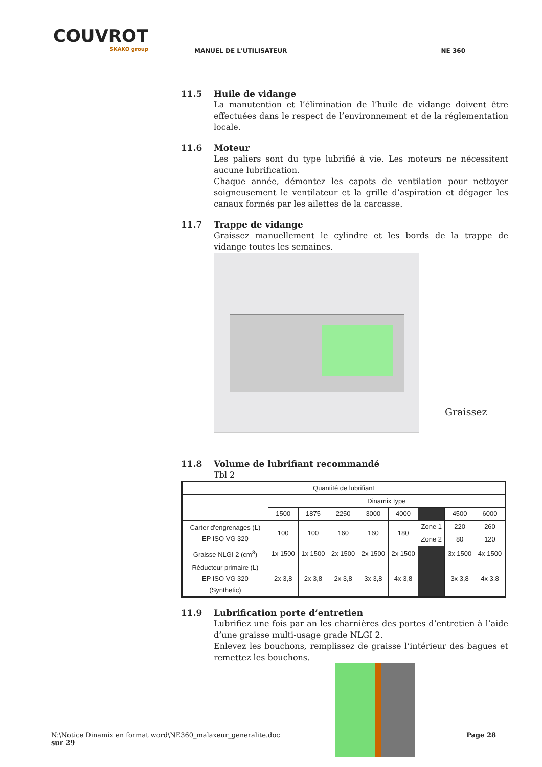COUVROT
SKAKO group
MANUEL DE L'UTILISATEUR NE 360
11.5 Huile de vidange
La manutention et l’élimination de l’huile de vidange doivent être effectuées dans le respect de l’environnement et de la réglementation locale.
11.6 Moteur
Les paliers sont du type lubrifié à vie. Les moteurs ne nécessitent aucune lubrification.
Chaque année, démontez les capots de ventilation pour nettoyer soigneusement le ventilateur et la grille d’aspiration et dégager les canaux formés par les ailettes de la carcasse.
11.7 Trappe de vidange
Graissez manuellement le cylindre et les bords de la trappe de vidange toutes les semaines.
Graissez
11.8 Volume de lubrifiant recommandé
Tbl 2
| Quantité de lubrifiant | | | | | | | | |
| --- | --- | --- | --- | --- | --- | --- | --- | --- |
| | Dinamix type | | | | | | | |
| | 1500 | 1875 | 2250 | 3000 | 4000 | | 4500 | 6000 |
| Carter d'engrenages (L) EP ISO VG 320 | 100 | 100 | 160 | 160 | 180 | Zone 1 | 220 | 260 |
| | | | | | | Zone 2 | 80 | 120 |
| Graisse NLGI 2 (cm<sup>3</sup>) | 1x 1500 | 1x 1500 | 2x 1500 | 2x 1500 | 2x 1500 | | 3x 1500 | 4x 1500 |
| Réducteur primaire (L) EP ISO VG 320 (Synthetic) | 2x 3,8 | 2x 3,8 | 2x 3,8 | 3x 3,8 | 4x 3,8 | | 3x 3,8 | 4x 3,8 |
11.9 Lubrification porte d’entretien
Lubrifiez une fois par an les charnières des portes d’entretien à l’aide d’une graisse multi-usage grade NLGI 2.
Enlevez les bouchons, remplissez de graisse l’intérieur des bagues et remettez les bouchons.
N:\Notice Dinamix en format word\NE360_malaxeur_generalite.doc Page 28
sur 29